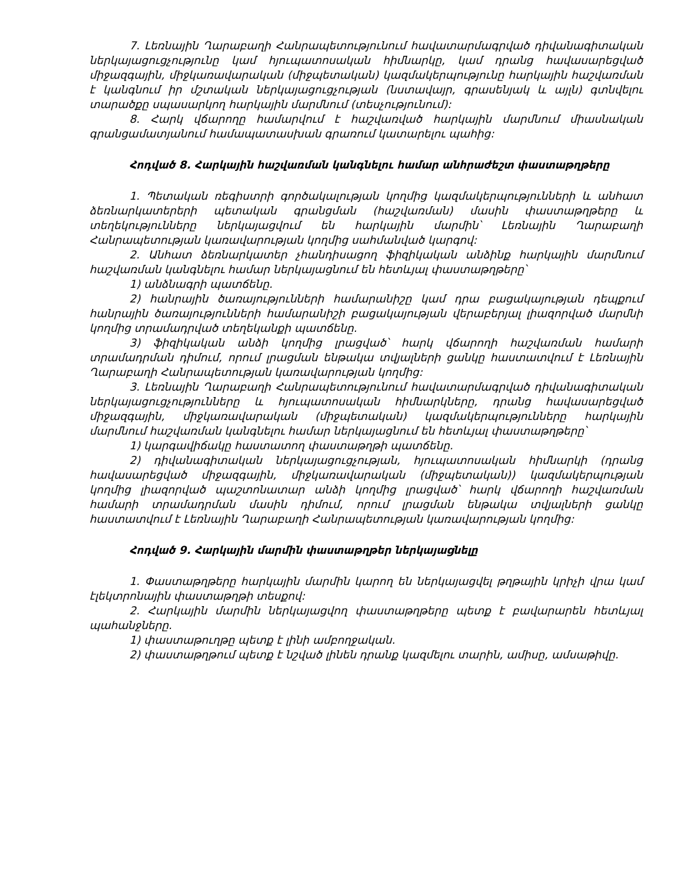7. Լեռնային Ղարաբաղի Հանրապետությունում հավատարմագրված դիվանագիտական ներկայացուցչությունը կամ հյուպատոսական հիմնարկը, կամ դրանց հավասարեցված միջազգային, միջկառավարական (միջպետական) կազմակերպությունը հարկային հաշվառման է կանգնում իր մշտական ներկայացուցչության (նստավայր, գրասենյակ և այլն) գտնվելու տարածքը սպասարկող հարկային մարմնում (տեսչությունում):
8. Հարկ վճարողը համարվում է հաշվառված հարկային մարմնում միասնական գրանցամատյանում համապատասխան գրառում կատարելու պահից:
Հոդված 8. Հարկային հաշվառման կանգնելու համար անհրաժեշտ փաստաթղթերը
1. Պետական ռեգիստրի գործակալության կողմից կազմակերպությունների և անհատ ձեռնարկատերերի պետական գրանցման (հաշվառման) մասին փաստաթղթերը և տեղեկությունները ներկայացվում են հարկային մարմին՝ Լեռնային Ղարաբաղի Հանրապետության կառավարության կողմից սահմանված կարգով:
2. Անհատ ձեռնարկատեր չհանդիսացող ֆիզիկական անձինք հարկային մարմնում հաշվառման կանգնելու համար ներկայացնում են հետևյալ փաստաթղթերը՝
1) անձնագրի պատճենը.
2) հանրային ծառայությունների համարանիշը կամ դրա բացակայության դեպքում հանրային ծառայությունների համարանիշի բացակայության վերաբերյալ լիազորված մարմնի կողմից տրամադրված տեղեկանքի պատճենը.
3) ֆիզիկական անձի կողմից լրացված՝ հարկ վճարողի հաշվառման համարի տրամադրման դիմում, որում լրացման ենթակա տվյալների ցանկը հաստատվում է Լեռնային Ղարաբաղի Հանրապետության կառավարության կողմից:
3. Լեռնային Ղարաբաղի Հանրապետությունում հավատարմագրված դիվանագիտական ներկայացուցչությունները և հյուպատոսական հիմնարկները, դրանց հավասարեցված միջազգային, միջկառավարական (միջպետական) կազմակերպությունները հարկային մարմնում հաշվառման կանգնելու համար ներկայացնում են հետևյալ փաստաթղթերը՝
1) կարգավիճակը հաստատող փաստաթղթի պատճենը.
2) դիվանագիտական ներկայացուցչության, հյուպատոսական հիմնարկի (դրանց հավասարեցված միջազգային, միջկառավարական (միջպետական)) կազմակերպության կողմից լիազորված պաշտոնատար անձի կողմից լրացված՝ հարկ վճարողի հաշվառման համարի տրամադրման մասին դիմում, որում լրացման ենթակա տվյալների ցանկը հաստատվում է Լեռնային Ղարաբաղի Հանրապետության կառավարության կողմից:
Հոդված 9. Հարկային մարմին փաստաթղթեր ներկայացնելը
1. Փաստաթղթերը հարկային մարմին կարող են ներկայացվել թղթային կրիչի վրա կամ էլեկտրոնային փաստաթղթի տեսքով:
2. Հարկային մարմին ներկայացվող փաստաթղթերը պետք է բավարարեն հետևյալ պահանջները.
1) փաստաթուղթը պետք է լինի ամբողջական.
2) փաստաթղթում պետք է նշված լինեն դրանք կազմելու տարին, ամիսը, ամսաթիվը.